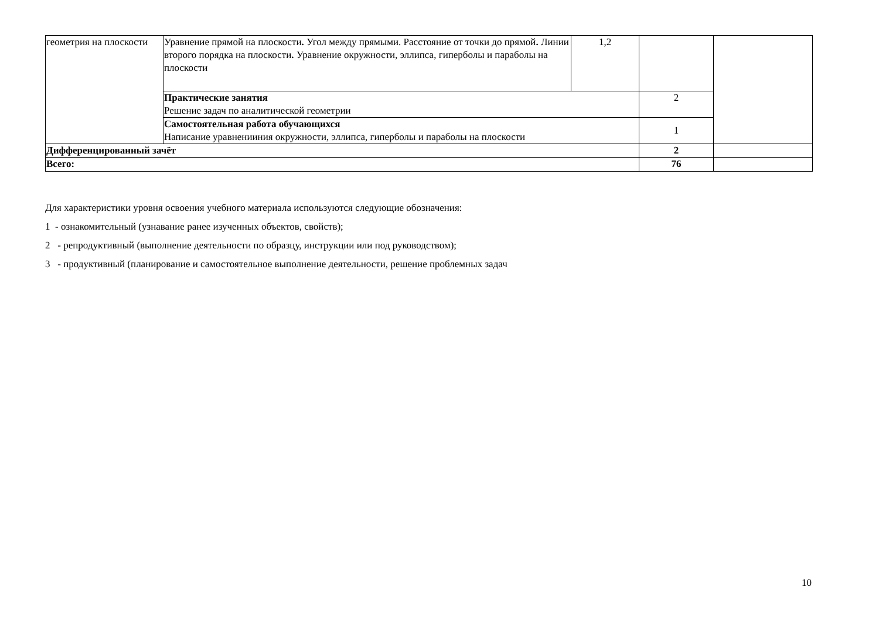| геометрия на плоскости | Уравнение прямой на плоскости . Угол между прямыми. Расстояние от точки до прямой . Линии второго порядка на плоскости . Уравнение окружности, эллипса, гиперболы и параболы на плоскости | 1,2 | | |
| | Практические занятия Решение задач по аналитической геометрии | | 2 | |
| | Самостоятельная работа обучающихся Написание уравненииния окружности, эллипса, гиперболы и параболы на плоскости | | 1 | |
| Дифференцированный зачёт | | | 2 | |
| Всего: | | | 76 | |
Для характеристики уровня освоения учебного материала используются следующие обозначения:
1 - ознакомительный (узнавание ранее изученных объектов, свойств);
2 - репродуктивный (выполнение деятельности по образцу, инструкции или под руководством);
3 - продуктивный (планирование и самостоятельное выполнение деятельности, решение проблемных задач
10